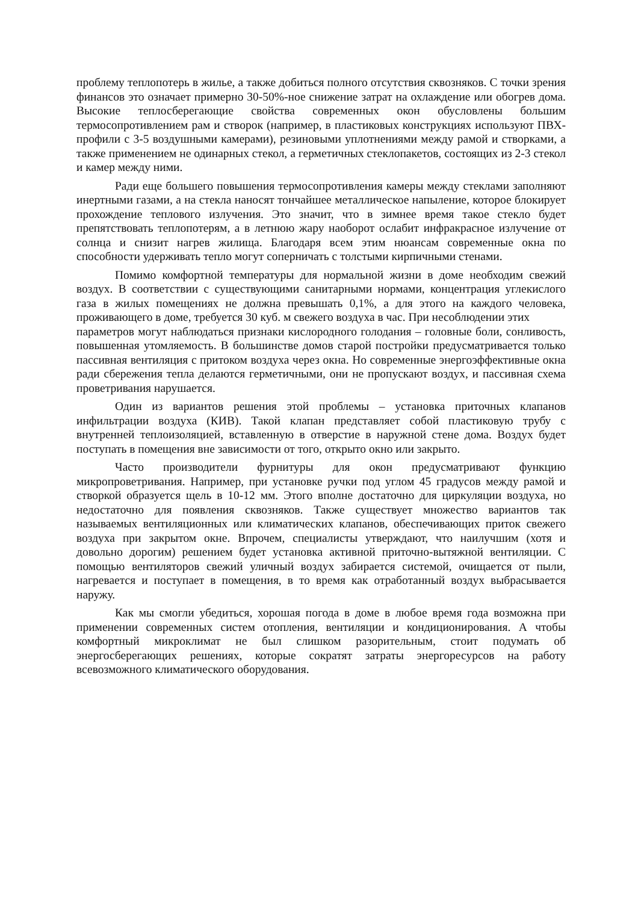проблему теплопотерь в жилье, а также добиться полного отсутствия сквозняков. С точки зрения финансов это означает примерно 30-50%-ное снижение затрат на охлаждение или обогрев дома. Высокие теплосберегающие свойства современных окон обусловлены большим термосопротивлением рам и створок (например, в пластиковых конструкциях используют ПВХ-профили с 3-5 воздушными камерами), резиновыми уплотнениями между рамой и створками, а также применением не одинарных стекол, а герметичных стеклопакетов, состоящих из 2-3 стекол и камер между ними.
Ради еще большего повышения термосопротивления камеры между стеклами заполняют инертными газами, а на стекла наносят тончайшее металлическое напыление, которое блокирует прохождение теплового излучения. Это значит, что в зимнее время такое стекло будет препятствовать теплопотерям, а в летнюю жару наоборот ослабит инфракрасное излучение от солнца и снизит нагрев жилища. Благодаря всем этим нюансам современные окна по способности удерживать тепло могут соперничать с толстыми кирпичными стенами.
Помимо комфортной температуры для нормальной жизни в доме необходим свежий воздух. В соответствии с существующими санитарными нормами, концентрация углекислого газа в жилых помещениях не должна превышать 0,1%, а для этого на каждого человека, проживающего в доме, требуется 30 куб. м свежего воздуха в час. При несоблюдении этих
параметров могут наблюдаться признаки кислородного голодания – головные боли, сонливость, повышенная утомляемость. В большинстве домов старой постройки предусматривается только пассивная вентиляция с притоком воздуха через окна. Но современные энергоэффективные окна ради сбережения тепла делаются герметичными, они не пропускают воздух, и пассивная схема проветривания нарушается.
Один из вариантов решения этой проблемы – установка приточных клапанов инфильтрации воздуха (КИВ). Такой клапан представляет собой пластиковую трубу с внутренней теплоизоляцией, вставленную в отверстие в наружной стене дома. Воздух будет поступать в помещения вне зависимости от того, открыто окно или закрыто.
Часто производители фурнитуры для окон предусматривают функцию микропроветривания. Например, при установке ручки под углом 45 градусов между рамой и створкой образуется щель в 10-12 мм. Этого вполне достаточно для циркуляции воздуха, но недостаточно для появления сквозняков. Также существует множество вариантов так называемых вентиляционных или климатических клапанов, обеспечивающих приток свежего воздуха при закрытом окне. Впрочем, специалисты утверждают, что наилучшим (хотя и довольно дорогим) решением будет установка активной приточно-вытяжной вентиляции. С помощью вентиляторов свежий уличный воздух забирается системой, очищается от пыли, нагревается и поступает в помещения, в то время как отработанный воздух выбрасывается наружу.
Как мы смогли убедиться, хорошая погода в доме в любое время года возможна при применении современных систем отопления, вентиляции и кондиционирования. А чтобы комфортный микроклимат не был слишком разорительным, стоит подумать об энергосберегающих решениях, которые сократят затраты энергоресурсов на работу всевозможного климатического оборудования.